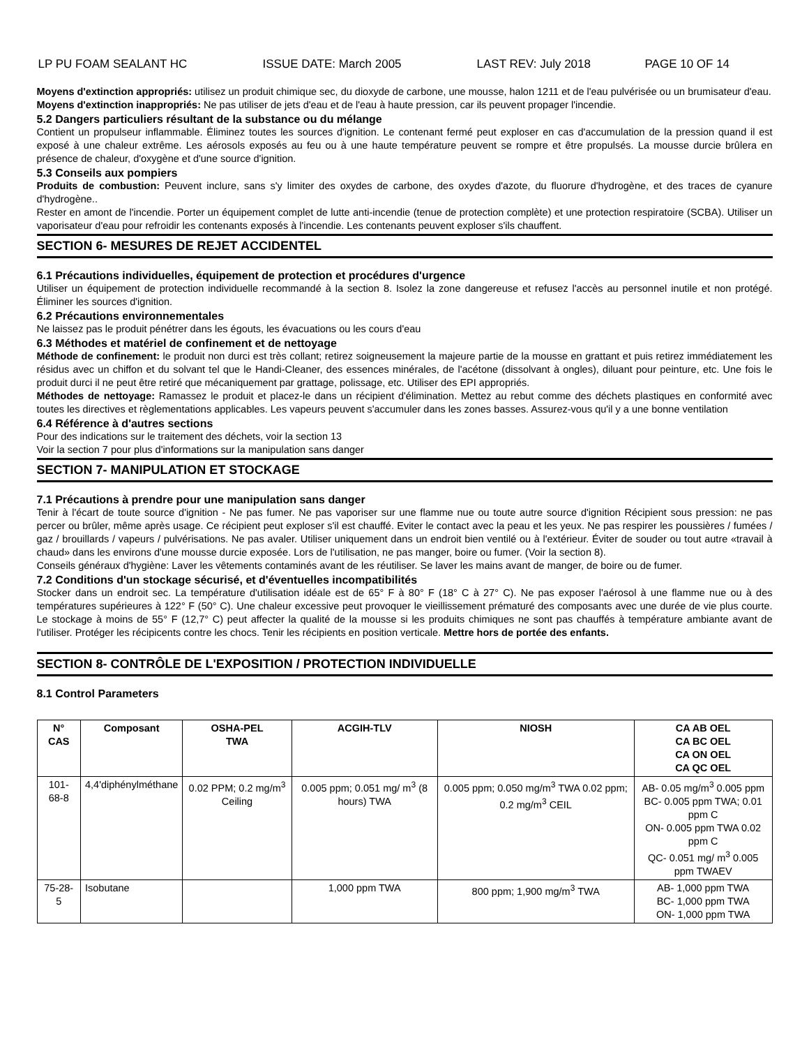LP PU FOAM SEALANT HC ISSUE DATE: March 2005 LAST REV: July 2018 PAGE 10 OF 14
Moyens d'extinction appropriés: utilisez un produit chimique sec, du dioxyde de carbone, une mousse, halon 1211 et de l'eau pulvérisée ou un brumisateur d'eau.
Moyens d'extinction inappropriés: Ne pas utiliser de jets d'eau et de l'eau à haute pression, car ils peuvent propager l'incendie.
5.2 Dangers particuliers résultant de la substance ou du mélange
Contient un propulseur inflammable. Éliminez toutes les sources d'ignition. Le contenant fermé peut exploser en cas d'accumulation de la pression quand il est exposé à une chaleur extrême. Les aérosols exposés au feu ou à une haute température peuvent se rompre et être propulsés. La mousse durcie brûlera en présence de chaleur, d'oxygène et d'une source d'ignition.
5.3 Conseils aux pompiers
Produits de combustion: Peuvent inclure, sans s'y limiter des oxydes de carbone, des oxydes d'azote, du fluorure d'hydrogène, et des traces de cyanure d'hydrogène..
Rester en amont de l'incendie. Porter un équipement complet de lutte anti-incendie (tenue de protection complète) et une protection respiratoire (SCBA). Utiliser un vaporisateur d'eau pour refroidir les contenants exposés à l'incendie. Les contenants peuvent exploser s'ils chauffent.
SECTION 6- MESURES DE REJET ACCIDENTEL
6.1 Précautions individuelles, équipement de protection et procédures d'urgence
Utiliser un équipement de protection individuelle recommandé à la section 8. Isolez la zone dangereuse et refusez l'accès au personnel inutile et non protégé. Éliminer les sources d'ignition.
6.2 Précautions environnementales
Ne laissez pas le produit pénétrer dans les égouts, les évacuations ou les cours d'eau
6.3 Méthodes et matériel de confinement et de nettoyage
Méthode de confinement: le produit non durci est très collant; retirez soigneusement la majeure partie de la mousse en grattant et puis retirez immédiatement les résidus avec un chiffon et du solvant tel que le Handi-Cleaner, des essences minérales, de l'acétone (dissolvant à ongles), diluant pour peinture, etc. Une fois le produit durci il ne peut être retiré que mécaniquement par grattage, polissage, etc. Utiliser des EPI appropriés.
Méthodes de nettoyage: Ramassez le produit et placez-le dans un récipient d'élimination. Mettez au rebut comme des déchets plastiques en conformité avec toutes les directives et règlementations applicables. Les vapeurs peuvent s'accumuler dans les zones basses. Assurez-vous qu'il y a une bonne ventilation
6.4 Référence à d'autres sections
Pour des indications sur le traitement des déchets, voir la section 13
Voir la section 7 pour plus d'informations sur la manipulation sans danger
SECTION 7- MANIPULATION ET STOCKAGE
7.1 Précautions à prendre pour une manipulation sans danger
Tenir à l'écart de toute source d'ignition - Ne pas fumer. Ne pas vaporiser sur une flamme nue ou toute autre source d'ignition Récipient sous pression: ne pas percer ou brûler, même après usage. Ce récipient peut exploser s'il est chauffé. Eviter le contact avec la peau et les yeux. Ne pas respirer les poussières / fumées / gaz / brouillards / vapeurs / pulvérisations. Ne pas avaler. Utiliser uniquement dans un endroit bien ventilé ou à l'extérieur. Éviter de souder ou tout autre «travail à chaud» dans les environs d'une mousse durcie exposée. Lors de l'utilisation, ne pas manger, boire ou fumer. (Voir la section 8).
Conseils généraux d'hygiène: Laver les vêtements contaminés avant de les réutiliser. Se laver les mains avant de manger, de boire ou de fumer.
7.2 Conditions d'un stockage sécurisé, et d'éventuelles incompatibilités
Stocker dans un endroit sec. La température d'utilisation idéale est de 65° F à 80° F (18° C à 27° C). Ne pas exposer l'aérosol à une flamme nue ou à des températures supérieures à 122° F (50° C). Une chaleur excessive peut provoquer le vieillissement prématuré des composants avec une durée de vie plus courte. Le stockage à moins de 55° F (12,7° C) peut affecter la qualité de la mousse si les produits chimiques ne sont pas chauffés à température ambiante avant de l'utiliser. Protéger les récipicents contre les chocs. Tenir les récipients en position verticale. Mettre hors de portée des enfants.
SECTION 8- CONTRÔLE DE L'EXPOSITION / PROTECTION INDIVIDUELLE
8.1 Control Parameters
| N° CAS | Composant | OSHA-PEL TWA | ACGIH-TLV | NIOSH | CA AB OEL CA BC OEL CA ON OEL CA QC OEL |
| --- | --- | --- | --- | --- | --- |
| 101-68-8 | 4,4'diphénylméthane | 0.02 PPM; 0.2 mg/m<sup>3</sup> Ceiling | 0.005 ppm; 0.051 mg/ m<sup>3</sup> (8 hours) TWA | 0.005 ppm; 0.050 mg/m<sup>3</sup> TWA 0.02 ppm; 0.2 mg/m<sup>3</sup> CEIL | AB- 0.05 mg/m<sup>3</sup> 0.005 ppm BC- 0.005 ppm TWA; 0.01 ppm C ON- 0.005 ppm TWA 0.02 ppm C QC- 0.051 mg/ m<sup>3</sup> 0.005 ppm TWAEV |
| 75-28-5 | Isobutane | | 1,000 ppm TWA | 800 ppm; 1,900 mg/m<sup>3</sup> TWA | AB- 1,000 ppm TWA BC- 1,000 ppm TWA ON- 1,000 ppm TWA |